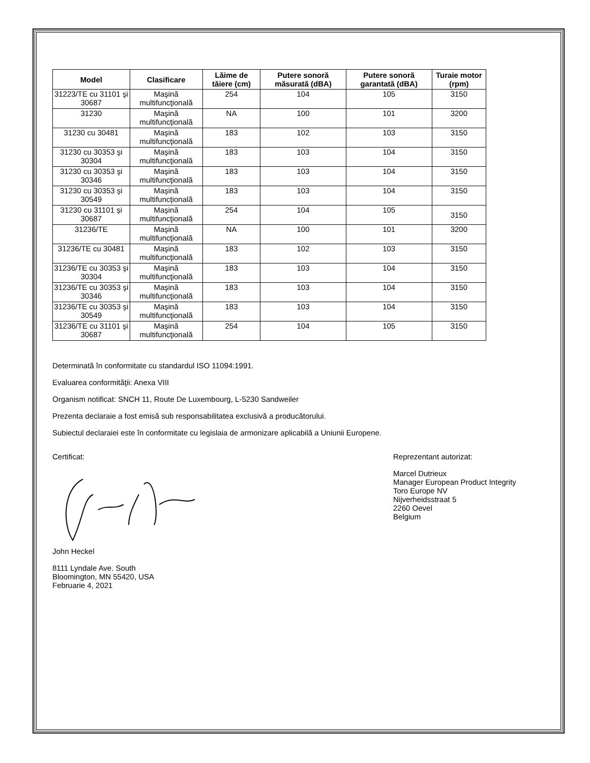| Model | Clasificare | Lăime de tăiere (cm) | Putere sonoră măsurată (dBA) | Putere sonoră garantată (dBA) | Turaie motor (rpm) |
| --- | --- | --- | --- | --- | --- |
| 31223/TE cu 31101 şi 30687 | Maşină multifuncţională | 254 | 104 | 105 | 3150 |
| 31230 | Maşină multifuncţională | NA | 100 | 101 | 3200 |
| 31230 cu 30481 | Maşină multifuncţională | 183 | 102 | 103 | 3150 |
| 31230 cu 30353 şi 30304 | Maşină multifuncţională | 183 | 103 | 104 | 3150 |
| 31230 cu 30353 şi 30346 | Maşină multifuncţională | 183 | 103 | 104 | 3150 |
| 31230 cu 30353 şi 30549 | Maşină multifuncţională | 183 | 103 | 104 | 3150 |
| 31230 cu 31101 şi 30687 | Maşină multifuncţională | 254 | 104 | 105 | 3150 |
| 31236/TE | Maşină multifuncţională | NA | 100 | 101 | 3200 |
| 31236/TE cu 30481 | Maşină multifuncţională | 183 | 102 | 103 | 3150 |
| 31236/TE cu 30353 şi 30304 | Maşină multifuncţională | 183 | 103 | 104 | 3150 |
| 31236/TE cu 30353 şi 30346 | Maşină multifuncţională | 183 | 103 | 104 | 3150 |
| 31236/TE cu 30353 şi 30549 | Maşină multifuncţională | 183 | 103 | 104 | 3150 |
| 31236/TE cu 31101 şi 30687 | Maşină multifuncţională | 254 | 104 | 105 | 3150 |
Determinată în conformitate cu standardul ISO 11094:1991.
Evaluarea conformităţii: Anexa VIII
Organism notificat: SNCH 11, Route De Luxembourg, L-5230 Sandweiler
Prezenta declaraie a fost emisă sub responsabilitatea exclusivă a producătorului.
Subiectul declaraiei este în conformitate cu legislaia de armonizare aplicabilă a Uniunii Europene.
Certificat:
John Heckel
8111 Lyndale Ave. South
Bloomington, MN 55420, USA
Februarie 4, 2021
Reprezentant autorizat:
Marcel Dutrieux
Manager European Product Integrity
Toro Europe NV
Nijverheidsstraat 5
2260 Oevel
Belgium